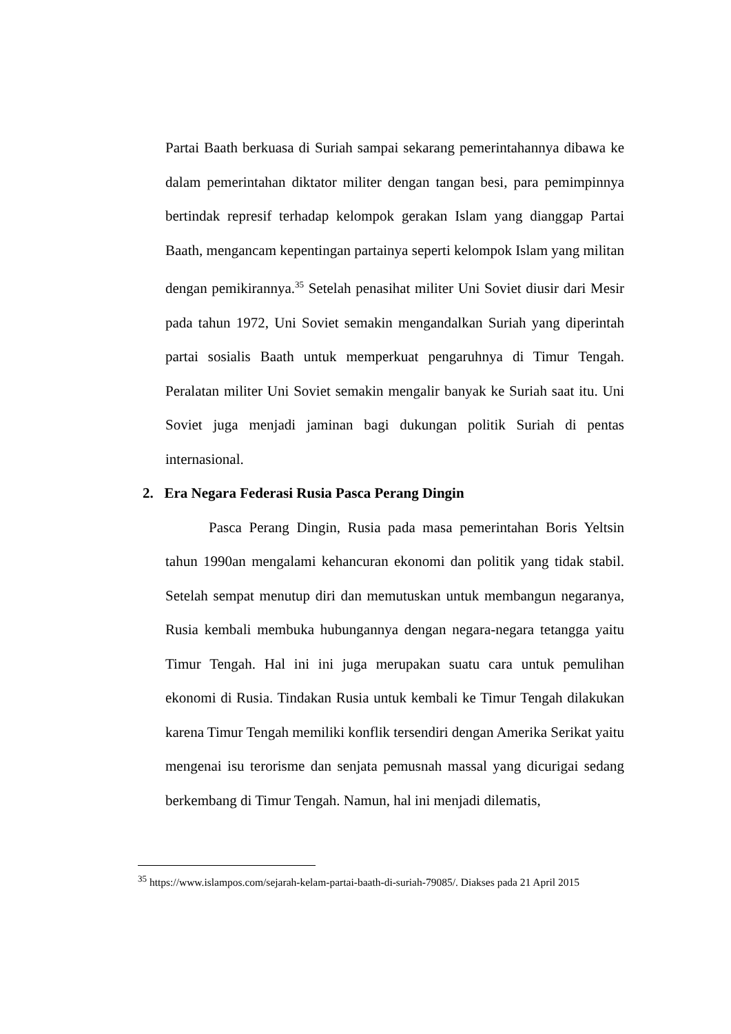Partai Baath berkuasa di Suriah sampai sekarang pemerintahannya dibawa ke dalam pemerintahan diktator militer dengan tangan besi, para pemimpinnya bertindak represif terhadap kelompok gerakan Islam yang dianggap Partai Baath, mengancam kepentingan partainya seperti kelompok Islam yang militan dengan pemikirannya.<sup>35</sup> Setelah penasihat militer Uni Soviet diusir dari Mesir pada tahun 1972, Uni Soviet semakin mengandalkan Suriah yang diperintah partai sosialis Baath untuk memperkuat pengaruhnya di Timur Tengah. Peralatan militer Uni Soviet semakin mengalir banyak ke Suriah saat itu. Uni Soviet juga menjadi jaminan bagi dukungan politik Suriah di pentas internasional.
2. Era Negara Federasi Rusia Pasca Perang Dingin
Pasca Perang Dingin, Rusia pada masa pemerintahan Boris Yeltsin tahun 1990an mengalami kehancuran ekonomi dan politik yang tidak stabil. Setelah sempat menutup diri dan memutuskan untuk membangun negaranya, Rusia kembali membuka hubungannya dengan negara-negara tetangga yaitu Timur Tengah. Hal ini ini juga merupakan suatu cara untuk pemulihan ekonomi di Rusia. Tindakan Rusia untuk kembali ke Timur Tengah dilakukan karena Timur Tengah memiliki konflik tersendiri dengan Amerika Serikat yaitu mengenai isu terorisme dan senjata pemusnah massal yang dicurigai sedang berkembang di Timur Tengah. Namun, hal ini menjadi dilematis,
<sup>35</sup> https://www.islampos.com/sejarah-kelam-partai-baath-di-suriah-79085/. Diakses pada 21 April 2015